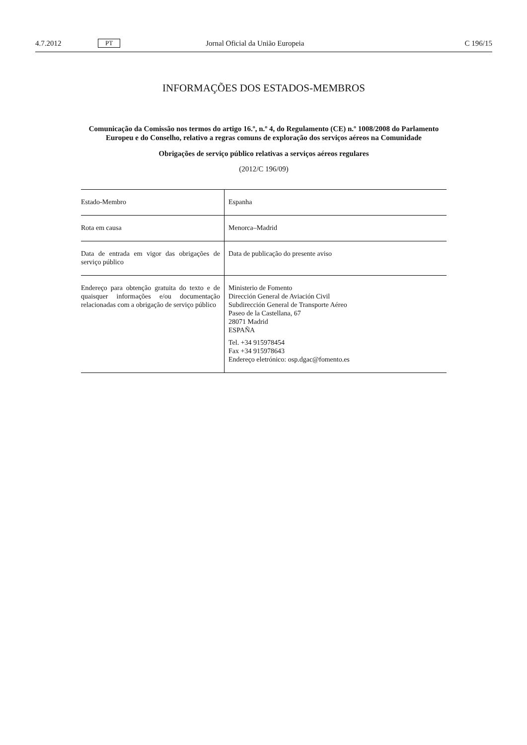4.7.2012 PT Jornal Oficial da União Europeia C 196/15
INFORMAÇÕES DOS ESTADOS-MEMBROS
Comunicação da Comissão nos termos do artigo 16.º, n.º 4, do Regulamento (CE) n.º 1008/2008 do Parlamento Europeu e do Conselho, relativo a regras comuns de exploração dos serviços aéreos na Comunidade
Obrigações de serviço público relativas a serviços aéreos regulares
(2012/C 196/09)
| Estado-Membro | Espanha |
| Rota em causa | Menorca–Madrid |
| Data de entrada em vigor das obrigações de serviço público | Data de publicação do presente aviso |
| Endereço para obtenção gratuita do texto e de quaisquer informações e/ou documentação relacionadas com a obrigação de serviço público | Ministerio de Fomento Dirección General de Aviación Civil Subdirección General de Transporte Aéreo Paseo de la Castellana, 67 28071 Madrid ESPAÑA Tel. +34 915978454 Fax +34 915978643 Endereço eletrónico: osp.dgac@fomento.es |